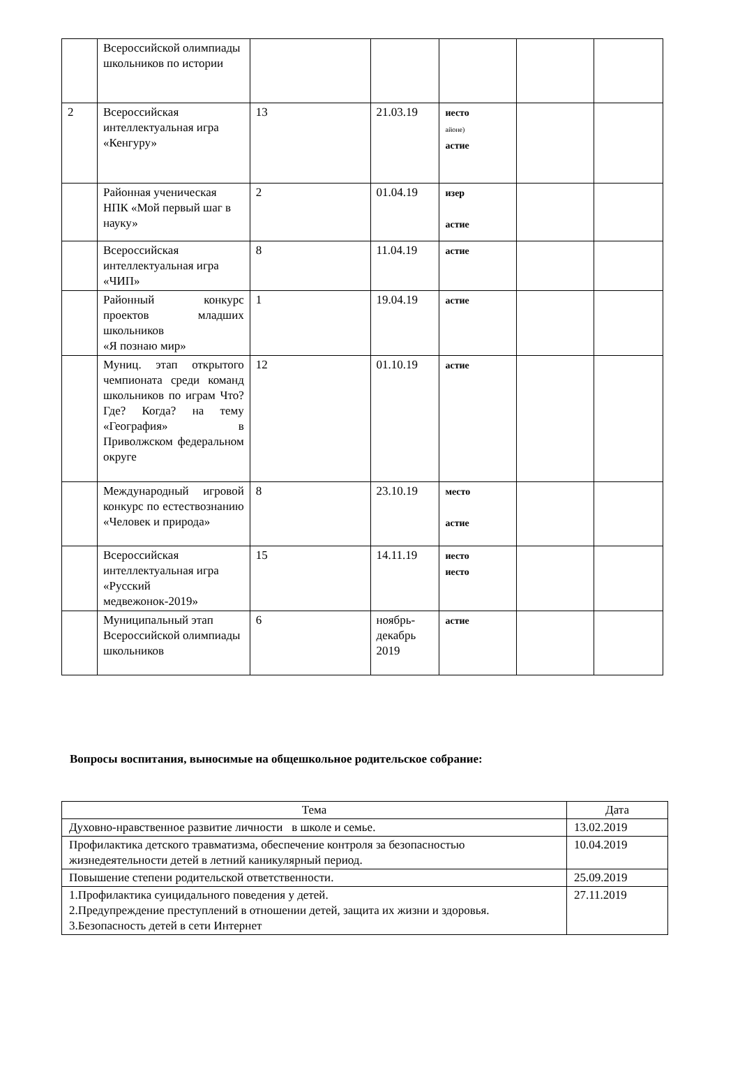| | Всероссийской олимпиады школьников по истории | | | | | |
| 2 | Всероссийская интеллектуальная игра «Кенгуру» | 13 | 21.03.19 | иесто айоне) астие | | |
| | Районная ученическая НПК «Мой первый шаг в науку» | 2 | 01.04.19 | изер астие | | |
| | Всероссийская интеллектуальная игра «ЧИП» | 8 | 11.04.19 | астие | | |
| | Районный конкурс проектов младших школьников «Я познаю мир» | 1 | 19.04.19 | астие | | |
| | Муниц. этап открытого чемпионата среди команд школьников по играм Что? Где? Когда? на тему «География» в Приволжском федеральном округе | 12 | 01.10.19 | астие | | |
| | Международный игровой конкурс по естествознанию «Человек и природа» | 8 | 23.10.19 | место астие | | |
| | Всероссийская интеллектуальная игра «Русский медвежонок-2019» | 15 | 14.11.19 | иесто иесто | | |
| | Муниципальный этап Всероссийской олимпиады школьников | 6 | ноябрь-декабрь 2019 | астие | | |
Вопросы воспитания, выносимые на общешкольное родительское собрание:
| Тема | Дата |
| Духовно-нравственное развитие личности в школе и семье. | 13.02.2019 |
| Профилактика детского травматизма, обеспечение контроля за безопасностью жизнедеятельности детей в летний каникулярный период. | 10.04.2019 |
| Повышение степени родительской ответственности. | 25.09.2019 |
| 1.Профилактика суицидального поведения у детей. 2.Предупреждение преступлений в отношении детей, защита их жизни и здоровья. 3.Безопасность детей в сети Интернет | 27.11.2019 |